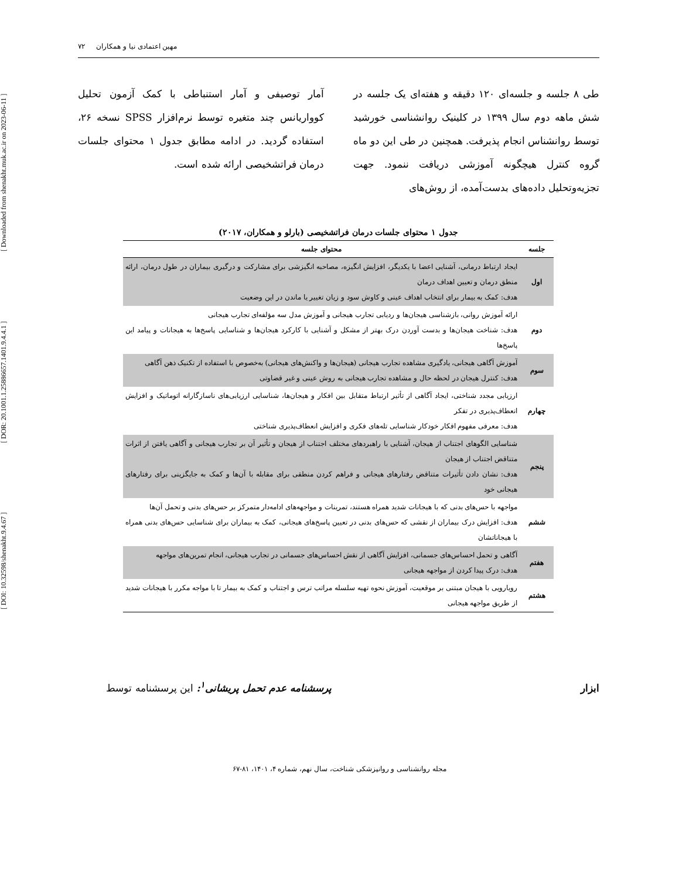[ DOI: 10.32598/shenakht.9.4.67 ] [ DOR: 20.1001.1.25886657.1401.9.4.4.1 ] [ Downloaded from shenakht.muk.ac.ir on 2023-06-11 ]
مهین اعتمادی نیا و همکاران ۷۲
طی ۸ جلسه و جلسه‌ای ۱۲۰ دقیقه و هفته‌ای یک جلسه در شش ماهه دوم سال ۱۳۹۹ در کلینیک روانشناسی خورشید توسط روانشناس انجام پذیرفت. همچنین در طی این دو ماه گروه کنترل هیچگونه آموزشی دریافت ننمود. جهت تجزیه‌وتحلیل داده‌های بدست‌آمده، از روش‌های
آمار توصیفی و آمار استنباطی با کمک آزمون تحلیل کوواریانس چند متغیره توسط نرم‌افزار SPSS نسخه ۲۶، استفاده گردید. در ادامه مطابق جدول ۱ محتوای جلسات درمان فراتشخیصی ارائه شده است.
جدول ۱ محتوای جلسات درمان فراتشخیصی (بارلو و همکاران، ۲۰۱۷)
| جلسه | محتوای جلسه |
| --- | --- |
| اول | ایجاد ارتباط درمانی، آشنایی اعضا با یکدیگر، افزایش انگیزه، مصاحبه انگیزشی برای مشارکت و درگیری بیماران در طول درمان، ارائه منطق درمان و تعیین اهداف درمان هدف: کمک به بیمار برای انتخاب اهداف عینی و کاوش سود و زیان تغییر یا ماندن در این وضعیت |
| دوم | ارائه آموزش روانی، بازشناسی هیجان‌ها و ردیابی تجارب هیجانی و آموزش مدل سه مؤلفه‌ای تجارب هیجانی هدف: شناخت هیجان‌ها و بدست آوردن درک بهتر از مشکل و آشنایی با کارکرد هیجان‌ها و شناسایی پاسخ‌ها به هیجانات و پیامد این پاسخ‌ها |
| سوم | آموزش آگاهی هیجانی، یادگیری مشاهده تجارب هیجانی (هیجان‌ها و واکنش‌های هیجانی) به‌خصوص با استفاده از تکنیک ذهن آگاهی هدف: کنترل هیجان در لحظه حال و مشاهده تجارب هیجانی به روش عینی و غیر قضاوتی |
| چهارم | ارزیابی مجدد شناختی، ایجاد آگاهی از تأثیر ارتباط متقابل بین افکار و هیجان‌ها، شناسایی ارزیابی‌های ناسازگارانه اتوماتیک و افزایش انعطاف‌پذیری در تفکر هدف: معرفی مفهوم افکار خودکار شناسایی تله‌های فکری و افزایش انعطاف‌پذیری شناختی |
| پنجم | شناسایی الگوهای اجتناب از هیجان، آشنایی با راهبردهای مختلف اجتناب از هیجان و تأثیر آن بر تجارب هیجانی و آگاهی یافتن از اثرات متناقض اجتناب از هیجان هدف: نشان دادن تأثیرات متناقض رفتارهای هیجانی و فراهم کردن منطقی برای مقابله با آن‌ها و کمک به جایگزینی برای رفتارهای هیجانی خود |
| ششم | مواجهه با حس‌های بدنی که با هیجانات شدید همراه هستند، تمرینات و مواجهه‌های ادامه‌دار متمرکز بر حس‌های بدنی و تحمل آن‌ها هدف: افزایش درک بیماران از نقشی که حس‌های بدنی در تعیین پاسخ‌های هیجانی، کمک به بیماران برای شناسایی حس‌های بدنی همراه با هیجاناتشان |
| هفتم | آگاهی و تحمل احساس‌های جسمانی، افزایش آگاهی از نقش احساس‌های جسمانی در تجارب هیجانی، انجام تمرین‌های مواجهه هدف: درک پیدا کردن از مواجهه هیجانی |
| هشتم | رویارویی با هیجان مبتنی بر موقعیت، آموزش نحوه تهیه سلسله مراتب ترس و اجتناب و کمک به بیمار تا با مواجه مکرر با هیجانات شدید از طریق مواجهه هیجانی |
ابزار پرسشنامه عدم تحمل پریشانی<sup>۱</sup>: این پرسشنامه توسط
مجله روانشناسی و روانپزشکی شناخت، سال نهم، شماره ۴، ۱۴۰۱، ۸۱-۶۷